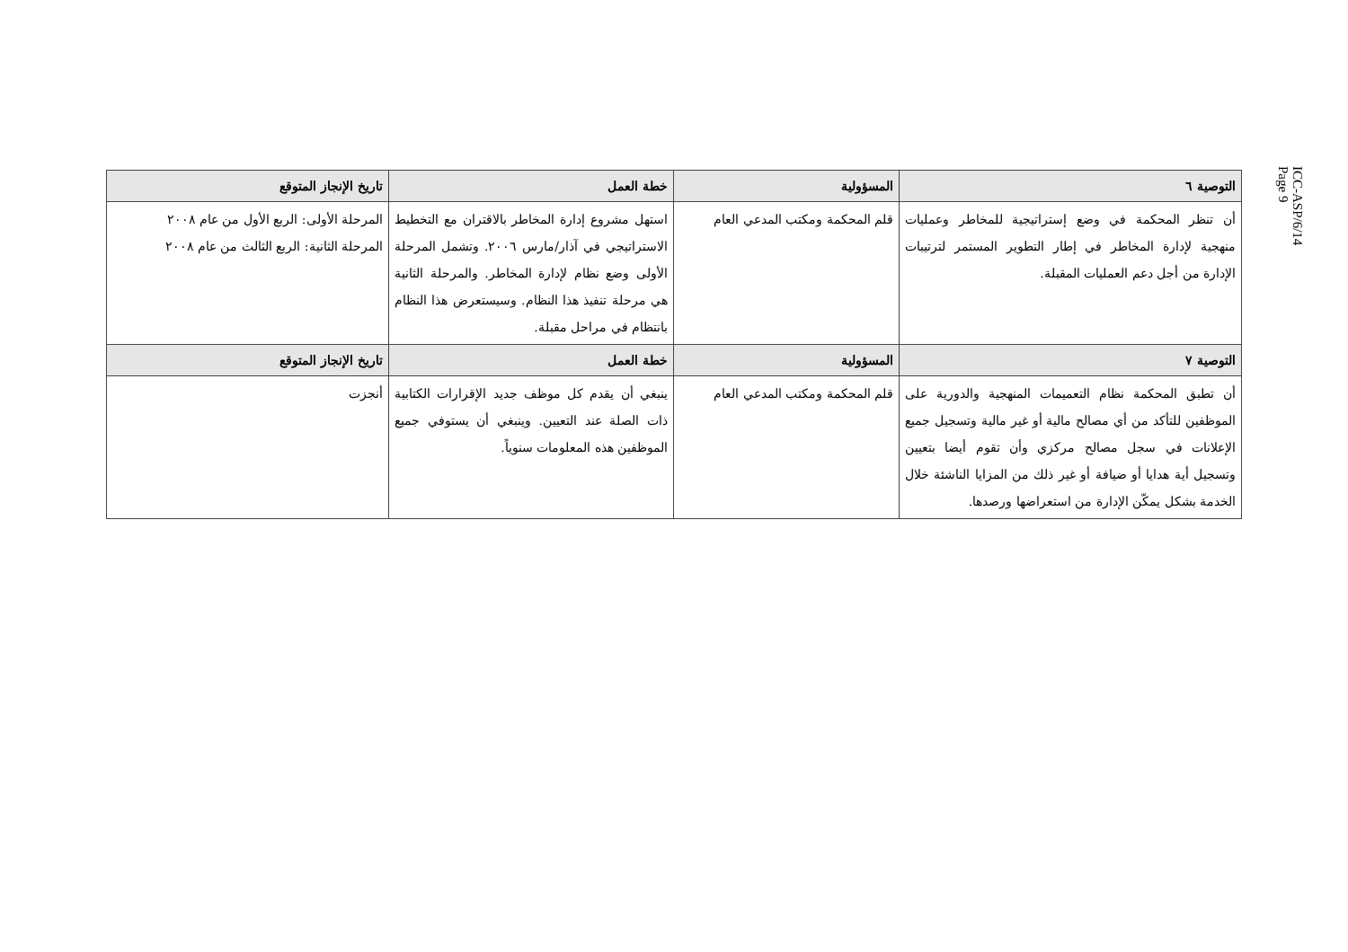ICC-ASP/6/14
Page 9
| التوصية ٦ | المسؤولية | خطة العمل | تاريخ الإنجاز المتوقع |
| --- | --- | --- | --- |
| أن تنظر المحكمة في وضع إستراتيجية للمخاطر وعمليات منهجية لإدارة المخاطر في إطار التطوير المستمر لترتيبات الإدارة من أجل دعم العمليات المقبلة. | قلم المحكمة ومكتب المدعي العام | استهل مشروع إدارة المخاطر بالاقتران مع التخطيط الاستراتيجي في آذار/مارس ٢٠٠٦. وتشمل المرحلة الأولى وضع نظام لإدارة المخاطر. والمرحلة الثانية هي مرحلة تنفيذ هذا النظام. وسيستعرض هذا النظام بانتظام في مراحل مقبلة. | المرحلة الأولى: الربع الأول من عام ٢٠٠٨ المرحلة الثانية: الربع الثالث من عام ٢٠٠٨ |
| التوصية ٧ | المسؤولية | خطة العمل | تاريخ الإنجاز المتوقع |
| أن تطبق المحكمة نظام التعميمات المنهجية والدورية على الموظفين للتأكد من أي مصالح مالية أو غير مالية وتسجيل جميع الإعلانات في سجل مصالح مركزي وأن تقوم أيضا بتعيين وتسجيل أية هدايا أو ضيافة أو غير ذلك من المزايا الناشئة خلال الخدمة بشكل يمكّن الإدارة من استعراضها ورصدها. | قلم المحكمة ومكتب المدعي العام | ينبغي أن يقدم كل موظف جديد الإقرارات الكتابية ذات الصلة عند التعيين. وينبغي أن يستوفي جميع الموظفين هذه المعلومات سنوياً. | أنجزت |